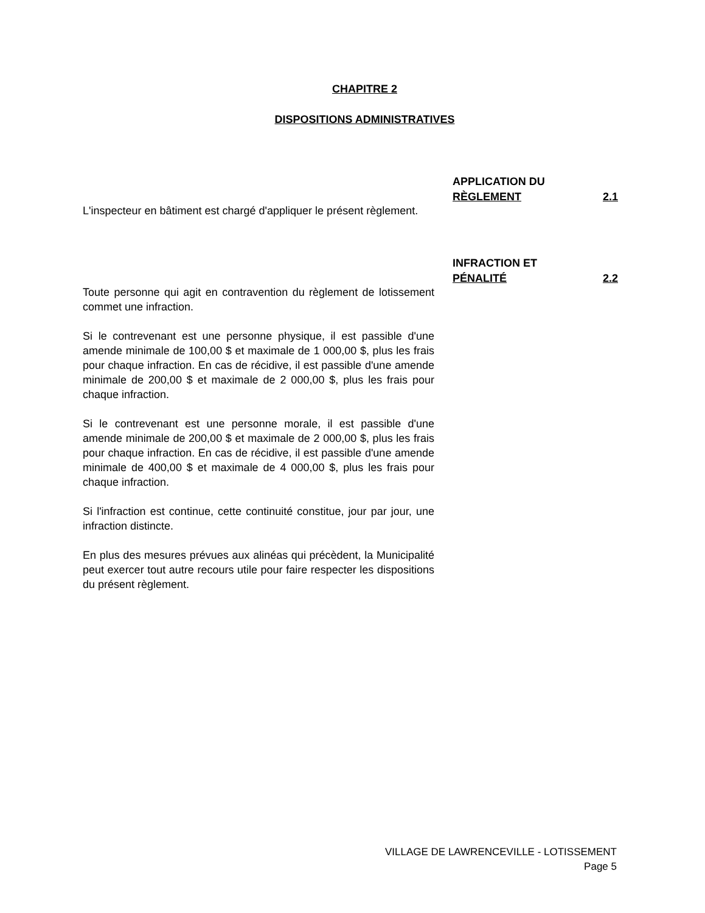CHAPITRE 2
DISPOSITIONS ADMINISTRATIVES
L'inspecteur en bâtiment est chargé d'appliquer le présent règlement.
APPLICATION DU
RÈGLEMENT 2.1
Toute personne qui agit en contravention du règlement de lotissement commet une infraction.
Si le contrevenant est une personne physique, il est passible d'une amende minimale de 100,00 $ et maximale de 1 000,00 $, plus les frais pour chaque infraction. En cas de récidive, il est passible d'une amende minimale de 200,00 $ et maximale de 2 000,00 $, plus les frais pour chaque infraction.
Si le contrevenant est une personne morale, il est passible d'une amende minimale de 200,00 $ et maximale de 2 000,00 $, plus les frais pour chaque infraction. En cas de récidive, il est passible d'une amende minimale de 400,00 $ et maximale de 4 000,00 $, plus les frais pour chaque infraction.
Si l'infraction est continue, cette continuité constitue, jour par jour, une infraction distincte.
En plus des mesures prévues aux alinéas qui précèdent, la Municipalité peut exercer tout autre recours utile pour faire respecter les dispositions du présent règlement.
INFRACTION ET
PÉNALITÉ 2.2
VILLAGE DE LAWRENCEVILLE - LOTISSEMENT
Page 5